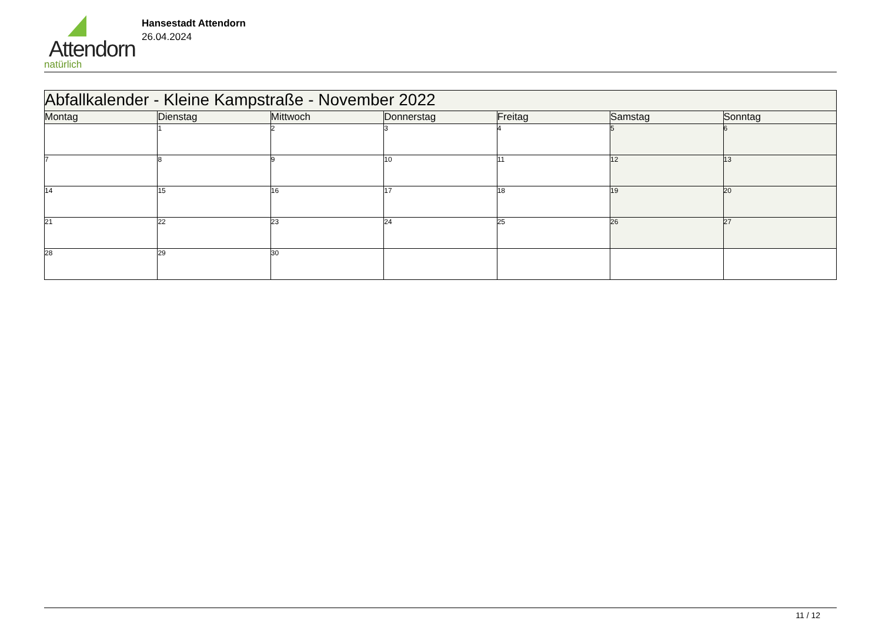Attendorn
natürlich
Hansestadt Attendorn
26.04.2024
| Abfallkalender - Kleine Kampstraße - November 2022 | | | | | | |
| Montag | Dienstag | Mittwoch | Donnerstag | Freitag | Samstag | Sonntag |
| | 1 | 2 | 3 | 4 | 5 | 6 |
| 7 | 8 | 9 | 10 | 11 | 12 | 13 |
| 14 | 15 | 16 | 17 | 18 | 19 | 20 |
| 21 | 22 | 23 | 24 | 25 | 26 | 27 |
| 28 | 29 | 30 | | | | |
11 / 12